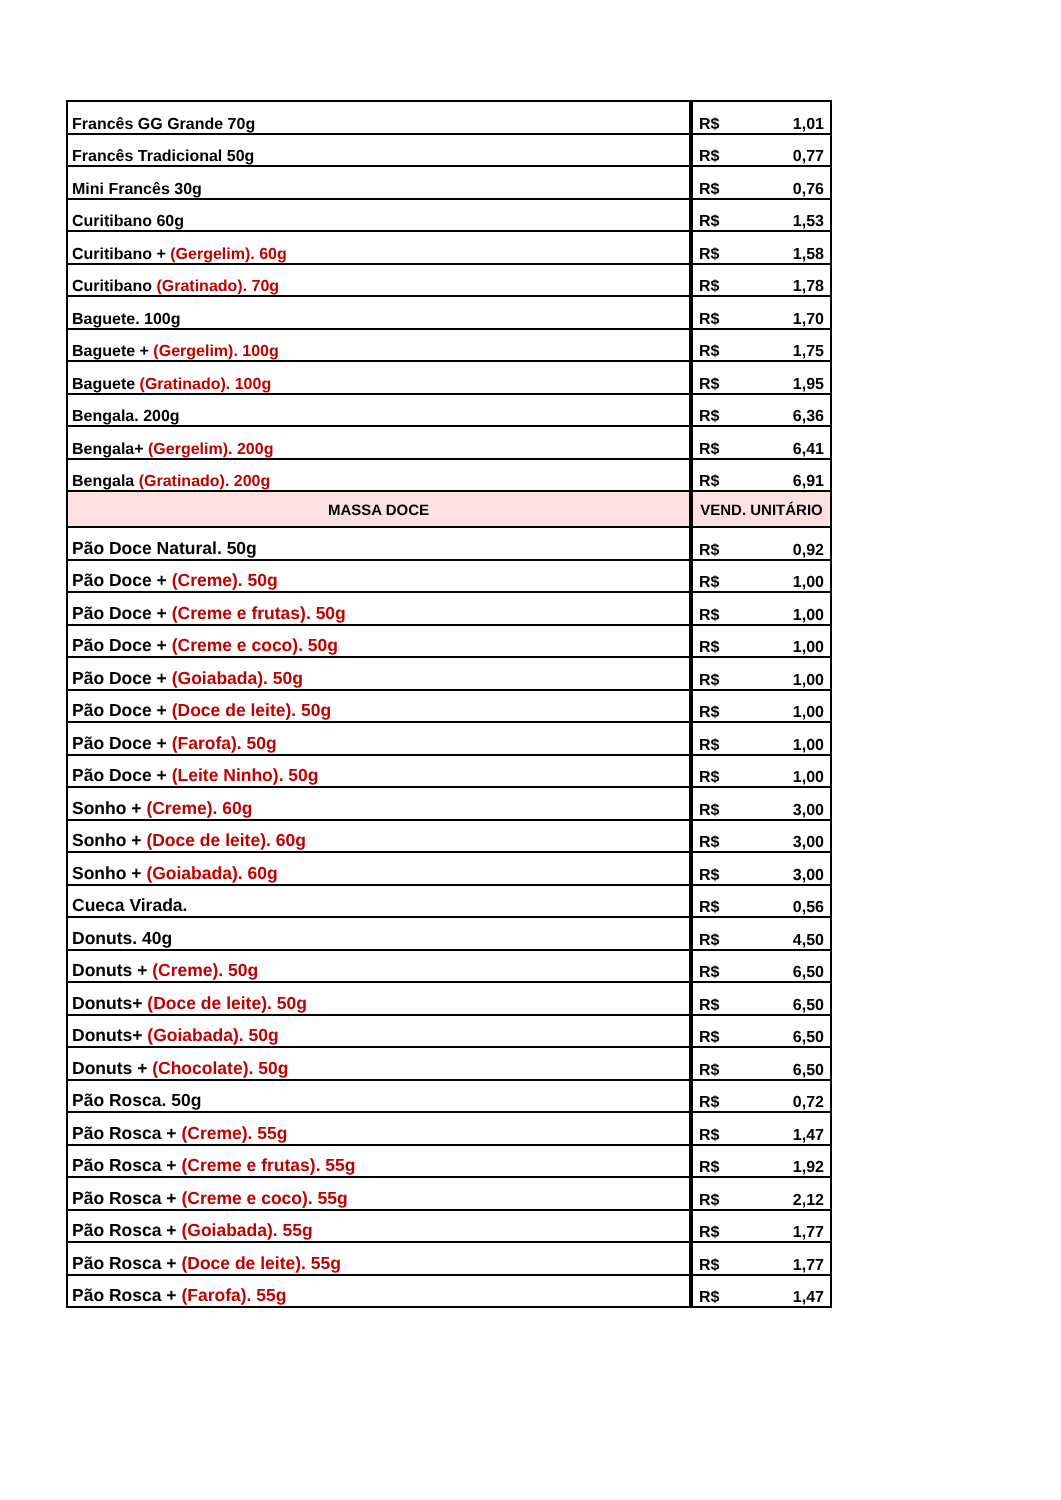| Francês GG Grande 70g | R$ 1,01 |
| Francês Tradicional 50g | R$ 0,77 |
| Mini Francês 30g | R$ 0,76 |
| Curitibano 60g | R$ 1,53 |
| Curitibano + (Gergelim). 60g | R$ 1,58 |
| Curitibano (Gratinado). 70g | R$ 1,78 |
| Baguete. 100g | R$ 1,70 |
| Baguete + (Gergelim). 100g | R$ 1,75 |
| Baguete (Gratinado). 100g | R$ 1,95 |
| Bengala. 200g | R$ 6,36 |
| Bengala+ (Gergelim). 200g | R$ 6,41 |
| Bengala (Gratinado). 200g | R$ 6,91 |
| MASSA DOCE | VEND. UNITÁRIO |
| Pão Doce Natural. 50g | R$ 0,92 |
| Pão Doce + (Creme). 50g | R$ 1,00 |
| Pão Doce + (Creme e frutas). 50g | R$ 1,00 |
| Pão Doce + (Creme e coco). 50g | R$ 1,00 |
| Pão Doce + (Goiabada). 50g | R$ 1,00 |
| Pão Doce + (Doce de leite). 50g | R$ 1,00 |
| Pão Doce + (Farofa). 50g | R$ 1,00 |
| Pão Doce + (Leite Ninho). 50g | R$ 1,00 |
| Sonho + (Creme). 60g | R$ 3,00 |
| Sonho + (Doce de leite). 60g | R$ 3,00 |
| Sonho + (Goiabada). 60g | R$ 3,00 |
| Cueca Virada. | R$ 0,56 |
| Donuts. 40g | R$ 4,50 |
| Donuts + (Creme). 50g | R$ 6,50 |
| Donuts+ (Doce de leite). 50g | R$ 6,50 |
| Donuts+ (Goiabada). 50g | R$ 6,50 |
| Donuts + (Chocolate). 50g | R$ 6,50 |
| Pão Rosca. 50g | R$ 0,72 |
| Pão Rosca + (Creme). 55g | R$ 1,47 |
| Pão Rosca + (Creme e frutas). 55g | R$ 1,92 |
| Pão Rosca + (Creme e coco). 55g | R$ 2,12 |
| Pão Rosca + (Goiabada). 55g | R$ 1,77 |
| Pão Rosca + (Doce de leite). 55g | R$ 1,77 |
| Pão Rosca + (Farofa). 55g | R$ 1,47 |